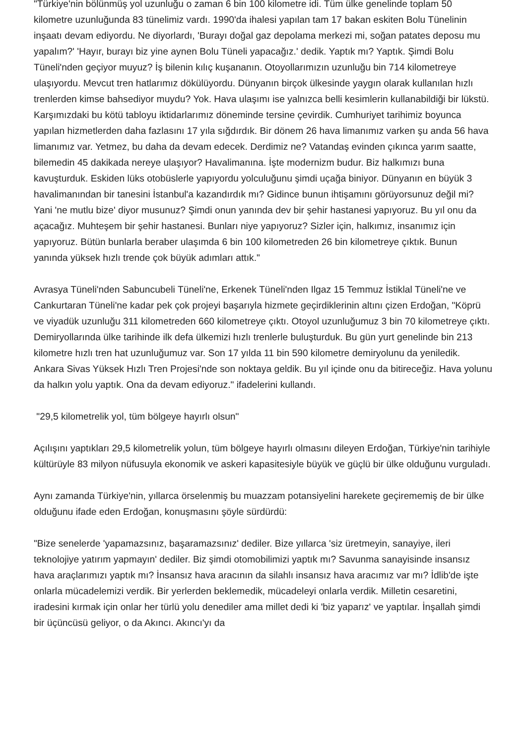"Türkiye'nin bölünmüş yol uzunluğu o zaman 6 bin 100 kilometre idi. Tüm ülke genelinde toplam 50 kilometre uzunluğunda 83 tünelimiz vardı. 1990'da ihalesi yapılan tam 17 bakan eskiten Bolu Tünelinin inşaatı devam ediyordu. Ne diyorlardı, 'Burayı doğal gaz depolama merkezi mi, soğan patates deposu mu yapalım?' 'Hayır, burayı biz yine aynen Bolu Tüneli yapacağız.' dedik. Yaptık mı? Yaptık. Şimdi Bolu Tüneli'nden geçiyor muyuz? İş bilenin kılıç kuşananın. Otoyollarımızın uzunluğu bin 714 kilometreye ulaşıyordu. Mevcut tren hatlarımız dökülüyordu. Dünyanın birçok ülkesinde yaygın olarak kullanılan hızlı trenlerden kimse bahsediyor muydu? Yok. Hava ulaşımı ise yalnızca belli kesimlerin kullanabildiği bir lükstü. Karşımızdaki bu kötü tabloyu iktidarlarımız döneminde tersine çevirdik. Cumhuriyet tarihimiz boyunca yapılan hizmetlerden daha fazlasını 17 yıla sığdırdık. Bir dönem 26 hava limanımız varken şu anda 56 hava limanımız var. Yetmez, bu daha da devam edecek. Derdimiz ne? Vatandaş evinden çıkınca yarım saatte, bilemedin 45 dakikada nereye ulaşıyor? Havalimanına. İşte modernizm budur. Biz halkımızı buna kavuşturduk. Eskiden lüks otobüslerle yapıyordu yolculuğunu şimdi uçağa biniyor. Dünyanın en büyük 3 havalimanından bir tanesini İstanbul'a kazandırdık mı? Gidince bunun ihtişamını görüyorsunuz değil mi? Yani 'ne mutlu bize' diyor musunuz? Şimdi onun yanında dev bir şehir hastanesi yapıyoruz. Bu yıl onu da açacağız. Muhteşem bir şehir hastanesi. Bunları niye yapıyoruz? Sizler için, halkımız, insanımız için yapıyoruz. Bütün bunlarla beraber ulaşımda 6 bin 100 kilometreden 26 bin kilometreye çıktık. Bunun yanında yüksek hızlı trende çok büyük adımları attık."
Avrasya Tüneli'nden Sabuncubeli Tüneli'ne, Erkenek Tüneli'nden Ilgaz 15 Temmuz İstiklal Tüneli'ne ve Cankurtaran Tüneli'ne kadar pek çok projeyi başarıyla hizmete geçirdiklerinin altını çizen Erdoğan, "Köprü ve viyadük uzunluğu 311 kilometreden 660 kilometreye çıktı. Otoyol uzunluğumuz 3 bin 70 kilometreye çıktı. Demiryollarında ülke tarihinde ilk defa ülkemizi hızlı trenlerle buluşturduk. Bu gün yurt genelinde bin 213 kilometre hızlı tren hat uzunluğumuz var. Son 17 yılda 11 bin 590 kilometre demiryolunu da yeniledik. Ankara Sivas Yüksek Hızlı Tren Projesi'nde son noktaya geldik. Bu yıl içinde onu da bitireceğiz. Hava yolunu da halkın yolu yaptık. Ona da devam ediyoruz." ifadelerini kullandı.
"29,5 kilometrelik yol, tüm bölgeye hayırlı olsun"
Açılışını yaptıkları 29,5 kilometrelik yolun, tüm bölgeye hayırlı olmasını dileyen Erdoğan, Türkiye'nin tarihiyle kültürüyle 83 milyon nüfusuyla ekonomik ve askeri kapasitesiyle büyük ve güçlü bir ülke olduğunu vurguladı.
Aynı zamanda Türkiye'nin, yıllarca örselenmiş bu muazzam potansiyelini harekete geçirememiş de bir ülke olduğunu ifade eden Erdoğan, konuşmasını şöyle sürdürdü:
"Bize senelerde 'yapamazsınız, başaramazsınız' dediler. Bize yıllarca 'siz üretmeyin, sanayiye, ileri teknolojiye yatırım yapmayın' dediler. Biz şimdi otomobilimizi yaptık mı? Savunma sanayisinde insansız hava araçlarımızı yaptık mı? İnsansız hava aracının da silahlı insansız hava aracımız var mı? İdlib'de işte onlarla mücadelemizi verdik. Bir yerlerden beklemedik, mücadeleyi onlarla verdik. Milletin cesaretini, iradesini kırmak için onlar her türlü yolu denediler ama millet dedi ki 'biz yaparız' ve yaptılar. İnşallah şimdi bir üçüncüsü geliyor, o da Akıncı. Akıncı'yı da